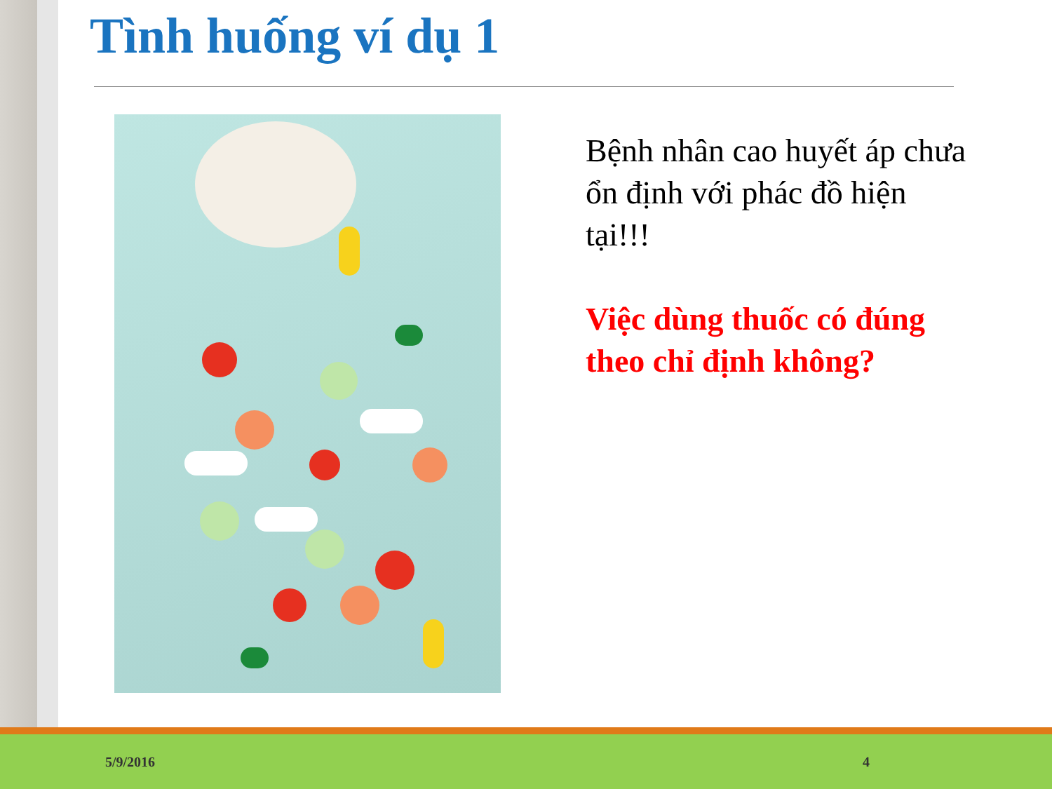Tình huống ví dụ 1
Bệnh nhân cao huyết áp chưa ổn định với phác đồ hiện tại!!!
Việc dùng thuốc có đúng theo chỉ định không?
5/9/2016 4